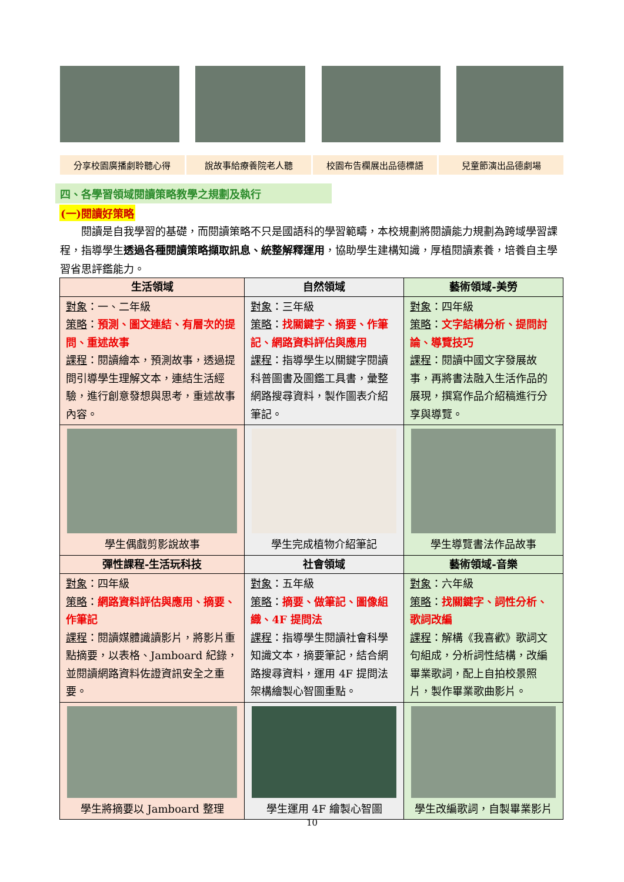分享校園廣播劇聆聽心得 說故事給療養院老人聽 校園布告欄展出品德標語 兒童節演出品德劇場
四、各學習領域閱讀策略教學之規劃及執行
(一)閱讀好策略
閱讀是自我學習的基礎，而閱讀策略不只是國語科的學習範疇，本校規劃將閱讀能力規劃為跨域學習課程，指導學生透過各種閱讀策略擷取訊息、統整解釋運用，協助學生建構知識，厚植閱讀素養，培養自主學習省思評鑑能力。
| 生活領域 | 自然領域 | 藝術領域-美勞 |
| --- | --- | --- |
| 對象 ：一、二年級 策略 ： 預測、圖文連結、有層次的提問、重述故事 課程 ：閱讀繪本，預測故事，透過提問引導學生理解文本，連結生活經驗，進行創意發想與思考，重述故事內容。 | 對象 ：三年級 策略 ： 找關鍵字、摘要、作筆記、網路資料評估與應用 課程 ：指導學生以關鍵字閱讀科普圖書及圖鑑工具書，彙整網路搜尋資料，製作圖表介紹筆記。 | 對象 ：四年級 策略 ： 文字結構分析、提問討論、導覽技巧 課程 ：閱讀中國文字發展故事，再將書法融入生活作品的展現，撰寫作品介紹稿進行分享與導覽。 |
| 學生偶戲剪影說故事 | 學生完成植物介紹筆記 | 學生導覽書法作品故事 |
| 彈性課程-生活玩科技 | 社會領域 | 藝術領域-音樂 |
| 對象 ：四年級 策略 ： 網路資料評估與應用、摘要、作筆記 課程 ：閱讀媒體識讀影片，將影片重點摘要，以表格、Jamboard 紀錄，並閱讀網路資料佐證資訊安全之重要。 | 對象 ：五年級 策略 ： 摘要、做筆記、圖像組織、4F 提問法 課程 ：指導學生閱讀社會科學知識文本，摘要筆記，結合網路搜尋資料，運用 4F 提問法架構繪製心智圖重點。 | 對象 ：六年級 策略 ： 找關鍵字、詞性分析、歌詞改編 課程 ：解構《我喜歡》歌詞文句組成，分析詞性結構，改編畢業歌詞，配上自拍校景照片，製作畢業歌曲影片。 |
| 學生將摘要以 Jamboard 整理 | 學生運用 4F 繪製心智圖 | 學生改編歌詞，自製畢業影片 |
10